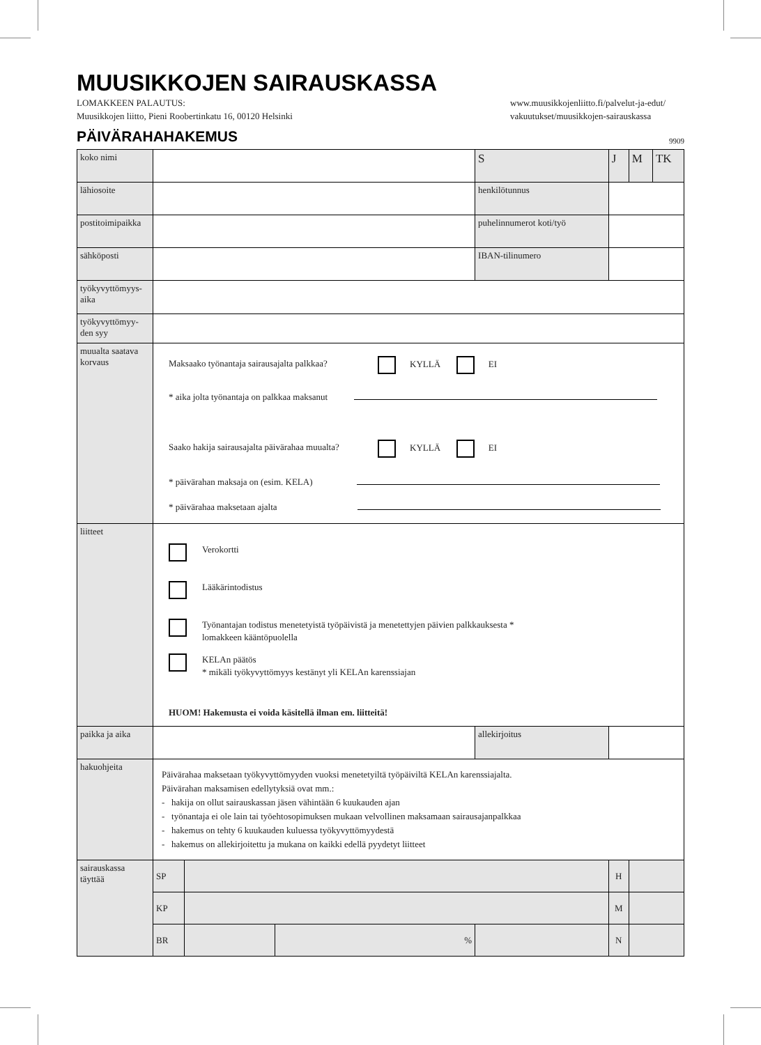MUUSIKKOJEN SAIRAUSKASSA
LOMAKKEEN PALAUTUS:
Muusikkojen liitto, Pieni Roobertinkatu 16, 00120 Helsinki
www.muusikkojenliitto.fi/palvelut-ja-edut/
vakuutukset/muusikkojen-sairauskassa
PÄIVÄRAHAHAKEMUS
9909
| koko nimi | | | | S | J | M | TK |
| lähiosoite | | | | henkilötunnus | | | |
| postitoimipaikka | | | | puhelinnumerot koti/työ | | | |
| sähköposti | | | | IBAN-tilinumero | | | |
| työkyvyttömyys- aika | | | | | | | |
| työkyvyttömyy- den syy | | | | | | | |
| muualta saatava korvaus | Maksaako työnantaja sairausajalta palkkaa? KYLLÄ EI * aika jolta työnantaja on palkkaa maksanut Saako hakija sairausajalta päivärahaa muualta? KYLLÄ EI * päivärahan maksaja on (esim. KELA) * päivärahaa maksetaan ajalta | | | | | | |
| liitteet | Verokortti Lääkärintodistus Työnantajan todistus menetetyistä työpäivistä ja menetettyjen päivien palkkauksesta * lomakkeen kääntöpuolella KELAn päätös * mikäli työkyvyttömyys kestänyt yli KELAn karenssiajan HUOM! Hakemusta ei voida käsitellä ilman em. liitteitä! | | | | | | |
| paikka ja aika | | | | allekirjoitus | | | |
| hakuohjeita | Päivärahaa maksetaan työkyvyttömyyden vuoksi menetetyiltä työpäiviltä KELAn karenssiajalta. Päivärahan maksamisen edellytyksiä ovat mm.: - hakija on ollut sairauskassan jäsen vähintään 6 kuukauden ajan - työnantaja ei ole lain tai työehtosopimuksen mukaan velvollinen maksamaan sairausajanpalkkaa - hakemus on tehty 6 kuukauden kuluessa työkyvyttömyydestä - hakemus on allekirjoitettu ja mukana on kaikki edellä pyydetyt liitteet | | | | | | |
| sairauskassa täyttää | SP | | | | H | | |
| | KP | | | | M | | |
| | BR | | % | | N | | |